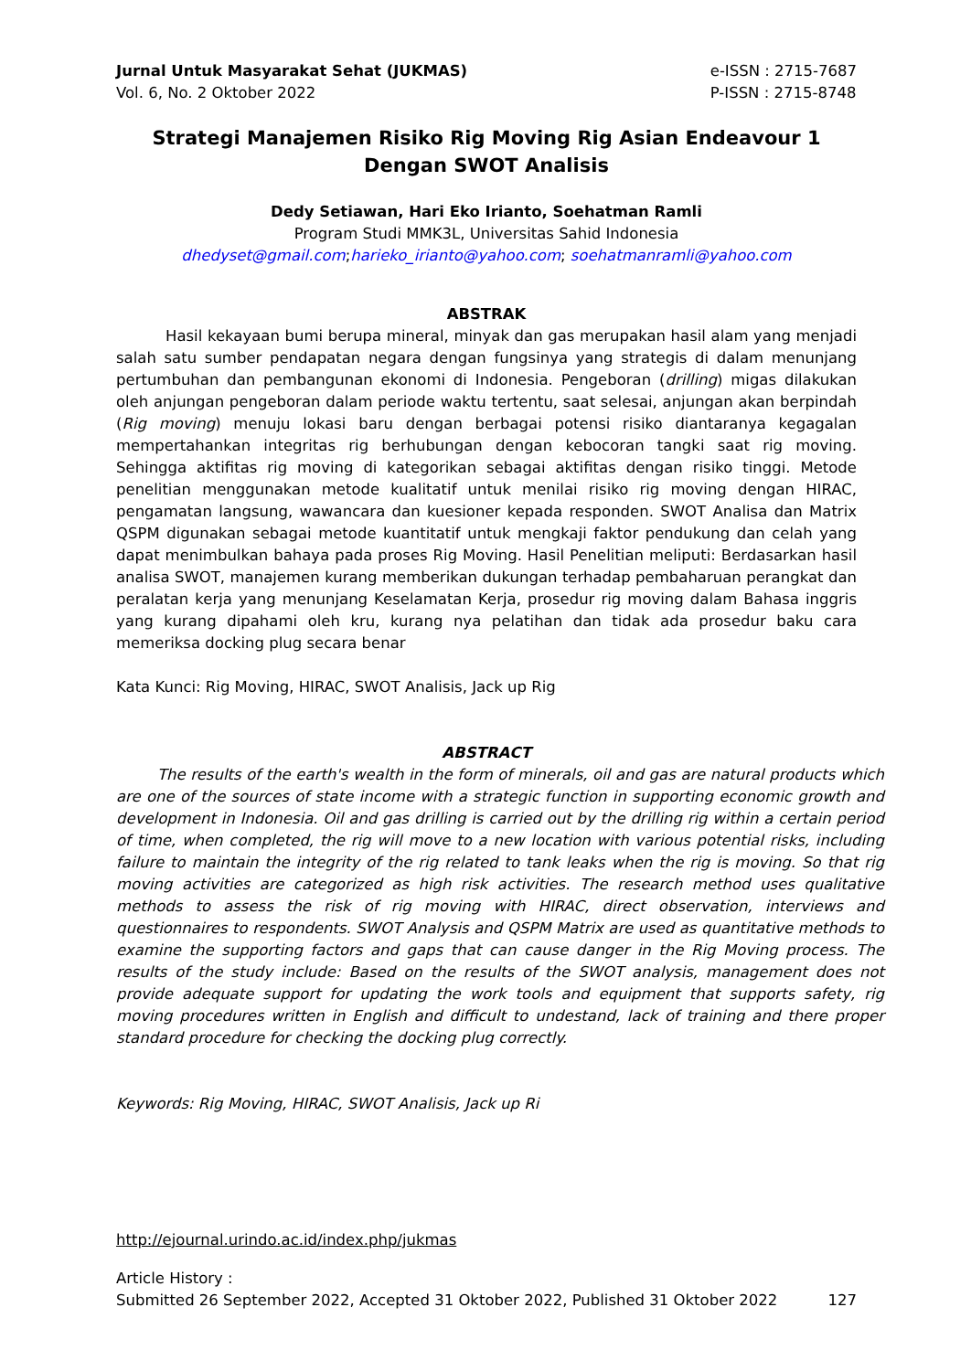Jurnal Untuk Masyarakat Sehat (JUKMAS)
Vol. 6, No. 2 Oktober 2022
e-ISSN : 2715-7687
P-ISSN : 2715-8748
Strategi Manajemen Risiko Rig Moving Rig Asian Endeavour 1
Dengan SWOT Analisis
Dedy Setiawan, Hari Eko Irianto, Soehatman Ramli
Program Studi MMK3L, Universitas Sahid Indonesia
dhedyset@gmail.com;harieko_irianto@yahoo.com; soehatmanramli@yahoo.com
ABSTRAK
Hasil kekayaan bumi berupa mineral, minyak dan gas merupakan hasil alam yang menjadi salah satu sumber pendapatan negara dengan fungsinya yang strategis di dalam menunjang pertumbuhan dan pembangunan ekonomi di Indonesia. Pengeboran (drilling) migas dilakukan oleh anjungan pengeboran dalam periode waktu tertentu, saat selesai, anjungan akan berpindah (Rig moving) menuju lokasi baru dengan berbagai potensi risiko diantaranya kegagalan mempertahankan integritas rig berhubungan dengan kebocoran tangki saat rig moving. Sehingga aktifitas rig moving di kategorikan sebagai aktifitas dengan risiko tinggi. Metode penelitian menggunakan metode kualitatif untuk menilai risiko rig moving dengan HIRAC, pengamatan langsung, wawancara dan kuesioner kepada responden. SWOT Analisa dan Matrix QSPM digunakan sebagai metode kuantitatif untuk mengkaji faktor pendukung dan celah yang dapat menimbulkan bahaya pada proses Rig Moving. Hasil Penelitian meliputi: Berdasarkan hasil analisa SWOT, manajemen kurang memberikan dukungan terhadap pembaharuan perangkat dan peralatan kerja yang menunjang Keselamatan Kerja, prosedur rig moving dalam Bahasa inggris yang kurang dipahami oleh kru, kurang nya pelatihan dan tidak ada prosedur baku cara memeriksa docking plug secara benar
Kata Kunci: Rig Moving, HIRAC, SWOT Analisis, Jack up Rig
ABSTRACT
The results of the earth's wealth in the form of minerals, oil and gas are natural products which are one of the sources of state income with a strategic function in supporting economic growth and development in Indonesia. Oil and gas drilling is carried out by the drilling rig within a certain period of time, when completed, the rig will move to a new location with various potential risks, including failure to maintain the integrity of the rig related to tank leaks when the rig is moving. So that rig moving activities are categorized as high risk activities. The research method uses qualitative methods to assess the risk of rig moving with HIRAC, direct observation, interviews and questionnaires to respondents. SWOT Analysis and QSPM Matrix are used as quantitative methods to examine the supporting factors and gaps that can cause danger in the Rig Moving process. The results of the study include: Based on the results of the SWOT analysis, management does not provide adequate support for updating the work tools and equipment that supports safety, rig moving procedures written in English and difficult to undestand, lack of training and there proper standard procedure for checking the docking plug correctly.
Keywords: Rig Moving, HIRAC, SWOT Analisis, Jack up Ri
http://ejournal.urindo.ac.id/index.php/jukmas
Article History :
Submitted 26 September 2022, Accepted 31 Oktober 2022, Published 31 Oktober 2022 127